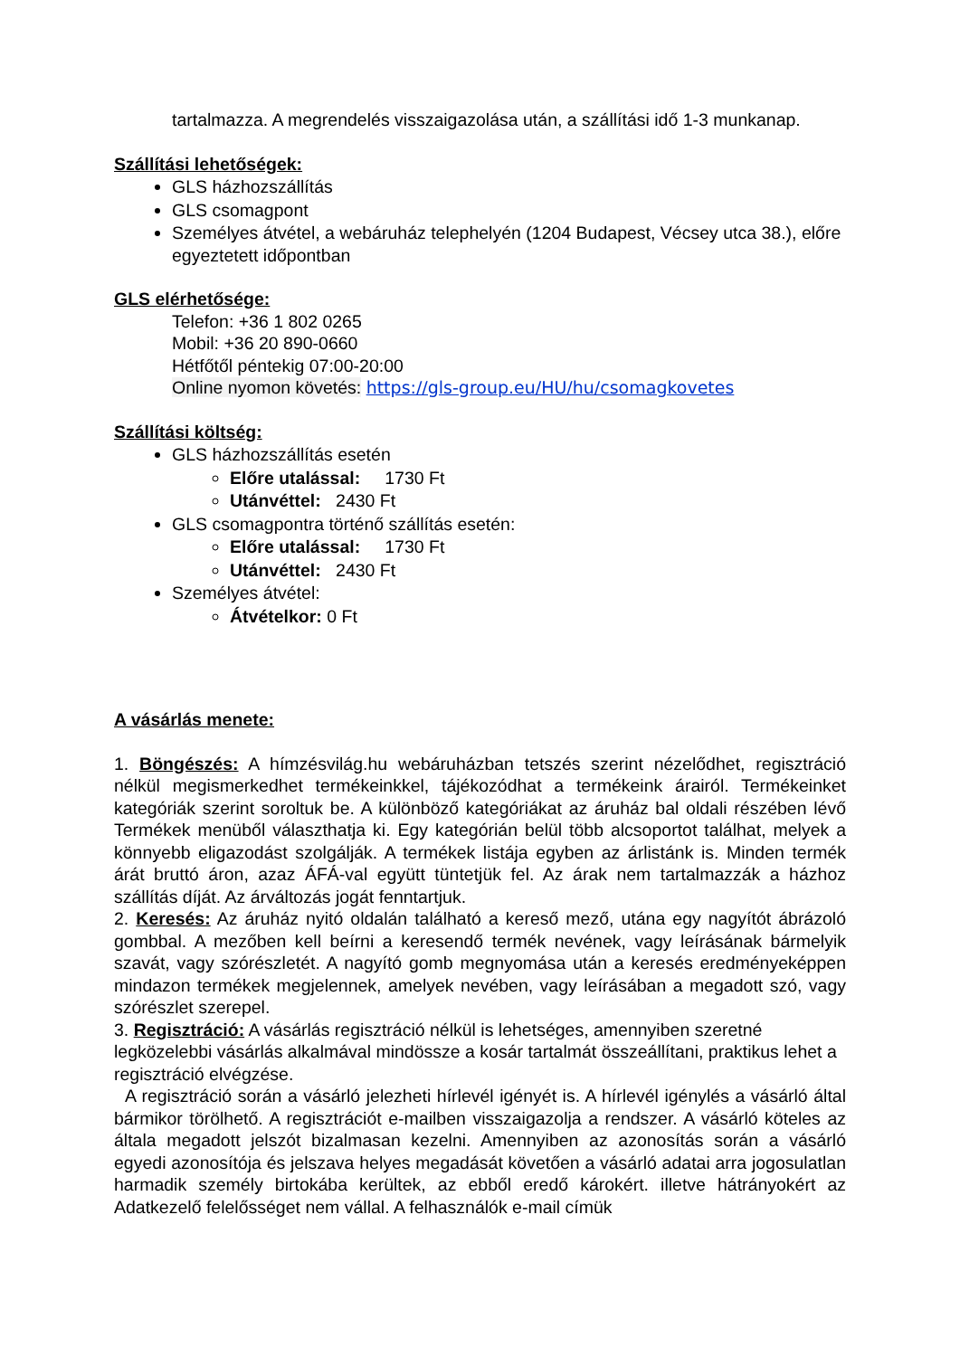tartalmazza. A megrendelés visszaigazolása után, a szállítási idő 1-3 munkanap.
Szállítási lehetőségek:
GLS házhozszállítás
GLS csomagpont
Személyes átvétel, a webáruház telephelyén (1204 Budapest, Vécsey utca 38.), előre egyeztetett időpontban
GLS elérhetősége:
Telefon: +36 1 802 0265
Mobil: +36 20 890-0660
Hétfőtől péntekig 07:00-20:00
Online nyomon követés: https://gls-group.eu/HU/hu/csomagkovetes
Szállítási költség:
GLS házhozszállítás esetén
Előre utalással: 1730 Ft
Utánvéttel: 2430 Ft
GLS csomagpontra történő szállítás esetén:
Előre utalással: 1730 Ft
Utánvéttel: 2430 Ft
Személyes átvétel:
Átvételkor: 0 Ft
A vásárlás menete:
1. Böngészés: A hímzésvilág.hu webáruházban tetszés szerint nézelődhet, regisztráció nélkül megismerkedhet termékeinkkel, tájékozódhat a termékeink árairól. Termékeinket kategóriák szerint soroltuk be. A különböző kategóriákat az áruház bal oldali részében lévő Termékek menüből választhatja ki. Egy kategórián belül több alcsoportot találhat, melyek a könnyebb eligazodást szolgálják. A termékek listája egyben az árlistánk is. Minden termék árát bruttó áron, azaz ÁFÁ-val együtt tüntetjük fel. Az árak nem tartalmazzák a házhoz szállítás díját. Az árváltozás jogát fenntartjuk.
2. Keresés: Az áruház nyitó oldalán található a kereső mező, utána egy nagyítót ábrázoló gombbal. A mezőben kell beírni a keresendő termék nevének, vagy leírásának bármelyik szavát, vagy szórészletét. A nagyító gomb megnyomása után a keresés eredményeképpen mindazon termékek megjelennek, amelyek nevében, vagy leírásában a megadott szó, vagy szórészlet szerepel.
3. Regisztráció: A vásárlás regisztráció nélkül is lehetséges, amennyiben szeretné legközelebbi vásárlás alkalmával mindössze a kosár tartalmát összeállítani, praktikus lehet a regisztráció elvégzése.
A regisztráció során a vásárló jelezheti hírlevél igényét is. A hírlevél igénylés a vásárló által bármikor törölhető. A regisztrációt e-mailben visszaigazolja a rendszer. A vásárló köteles az általa megadott jelszót bizalmasan kezelni. Amennyiben az azonosítás során a vásárló egyedi azonosítója és jelszava helyes megadását követően a vásárló adatai arra jogosulatlan harmadik személy birtokába kerültek, az ebből eredő károkért. illetve hátrányokért az Adatkezelő felelősséget nem vállal. A felhasználók e-mail címük